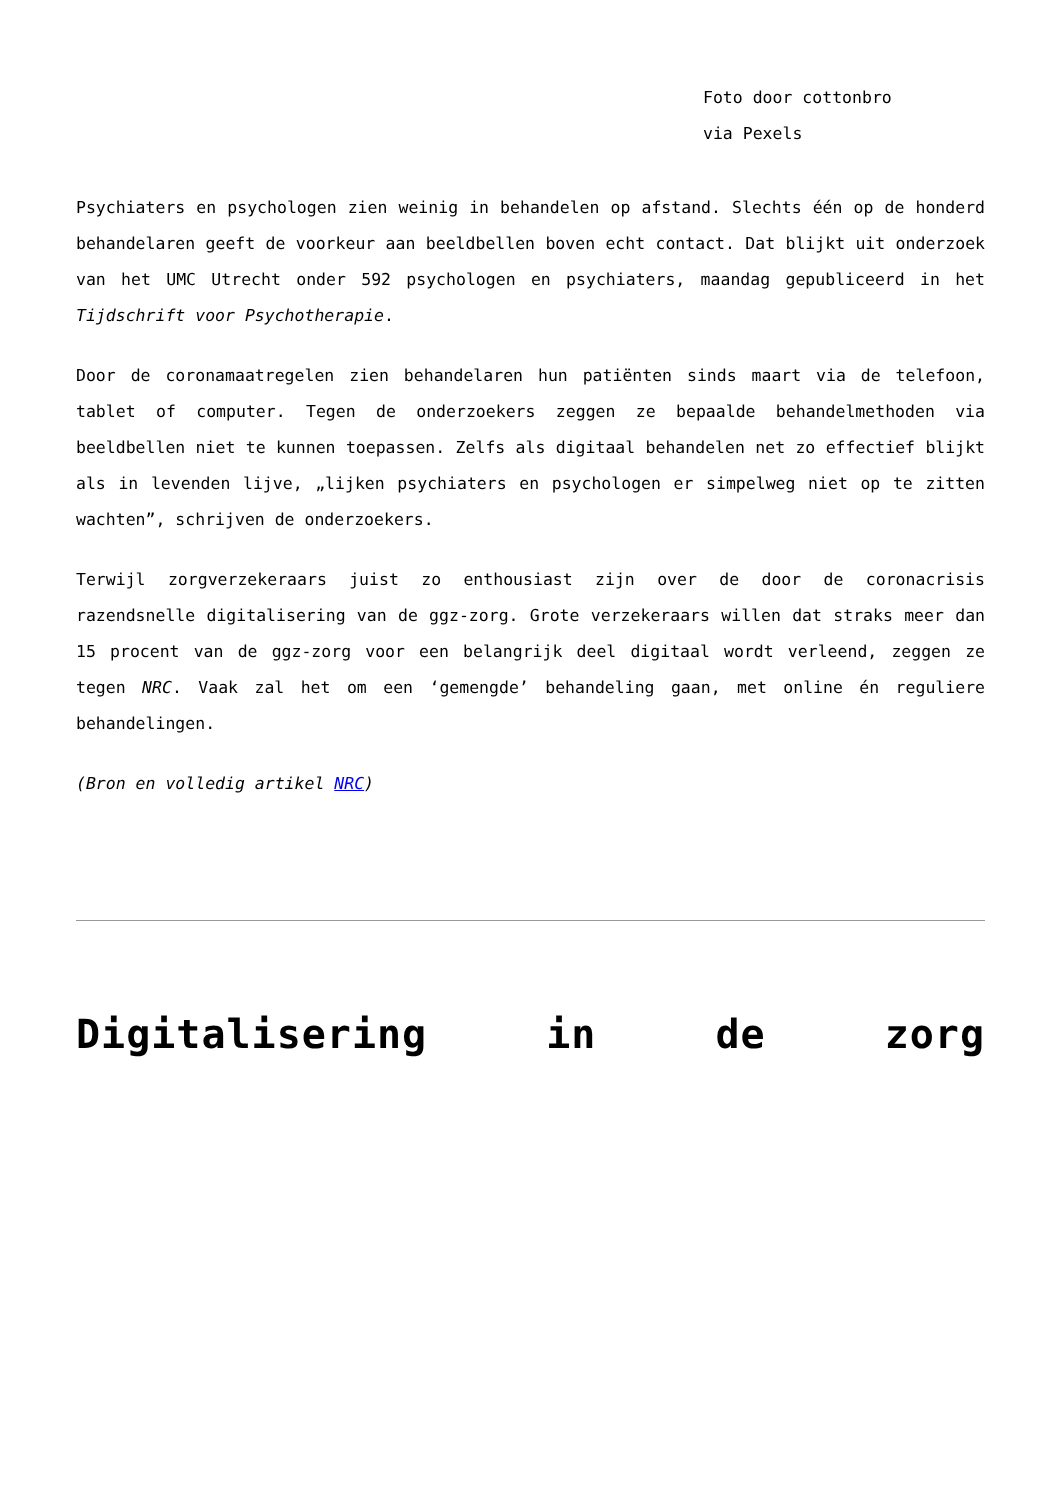Foto door cottonbro
via Pexels
Psychiaters en psychologen zien weinig in behandelen op afstand. Slechts één op de honderd behandelaren geeft de voorkeur aan beeldbellen boven echt contact. Dat blijkt uit onderzoek van het UMC Utrecht onder 592 psychologen en psychiaters, maandag gepubliceerd in het Tijdschrift voor Psychotherapie.
Door de coronamaatregelen zien behandelaren hun patiënten sinds maart via de telefoon, tablet of computer. Tegen de onderzoekers zeggen ze bepaalde behandelmethoden via beeldbellen niet te kunnen toepassen. Zelfs als digitaal behandelen net zo effectief blijkt als in levenden lijve, „lijken psychiaters en psychologen er simpelweg niet op te zitten wachten”, schrijven de onderzoekers.
Terwijl zorgverzekeraars juist zo enthousiast zijn over de door de coronacrisis razendsnelle digitalisering van de ggz-zorg. Grote verzekeraars willen dat straks meer dan 15 procent van de ggz-zorg voor een belangrijk deel digitaal wordt verleend, zeggen ze tegen NRC. Vaak zal het om een ‘gemengde’ behandeling gaan, met online én reguliere behandelingen.
(Bron en volledig artikel NRC)
Digitalisering in de zorg